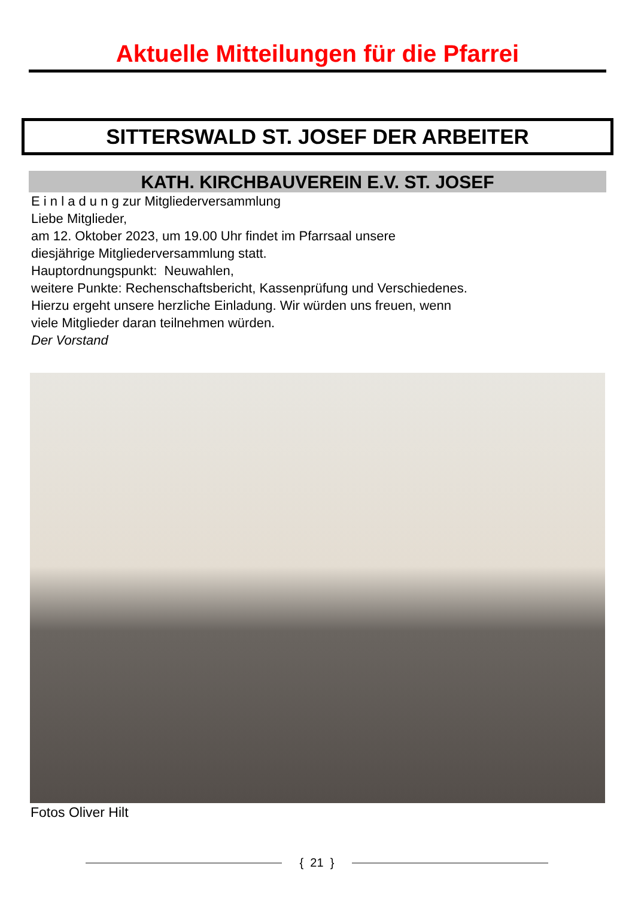Aktuelle Mitteilungen für die Pfarrei
SITTERSWALD ST. JOSEF DER ARBEITER
KATH. KIRCHBAUVEREIN E.V. ST. JOSEF
E i n l a d u n g zur Mitgliederversammlung
Liebe Mitglieder,
am 12. Oktober 2023, um 19.00 Uhr findet im Pfarrsaal unsere
diesjährige Mitgliederversammlung statt.
Hauptordnungspunkt: Neuwahlen,
weitere Punkte: Rechenschaftsbericht, Kassenprüfung und Verschiedenes.
Hierzu ergeht unsere herzliche Einladung. Wir würden uns freuen, wenn
viele Mitglieder daran teilnehmen würden.
Der Vorstand
Fotos Oliver Hilt
{ 21 }